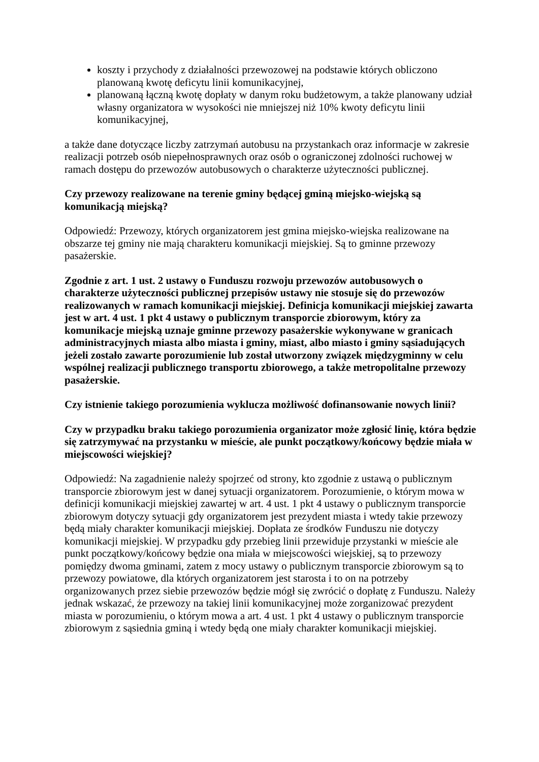koszty i przychody z działalności przewozowej na podstawie których obliczono planowaną kwotę deficytu linii komunikacyjnej,
planowaną łączną kwotę dopłaty w danym roku budżetowym, a także planowany udział własny organizatora w wysokości nie mniejszej niż 10% kwoty deficytu linii komunikacyjnej,
a także dane dotyczące liczby zatrzymań autobusu na przystankach oraz informacje w zakresie realizacji potrzeb osób niepełnosprawnych oraz osób o ograniczonej zdolności ruchowej w ramach dostępu do przewozów autobusowych o charakterze użyteczności publicznej.
Czy przewozy realizowane na terenie gminy będącej gminą miejsko-wiejską są komunikacją miejską?
Odpowiedź: Przewozy, których organizatorem jest gmina miejsko-wiejska realizowane na obszarze tej gminy nie mają charakteru komunikacji miejskiej. Są to gminne przewozy pasażerskie.
Zgodnie z art. 1 ust. 2 ustawy o Funduszu rozwoju przewozów autobusowych o charakterze użyteczności publicznej przepisów ustawy nie stosuje się do przewozów realizowanych w ramach komunikacji miejskiej. Definicja komunikacji miejskiej zawarta jest w art. 4 ust. 1 pkt 4 ustawy o publicznym transporcie zbiorowym, który za komunikacje miejską uznaje gminne przewozy pasażerskie wykonywane w granicach administracyjnych miasta albo miasta i gminy, miast, albo miasto i gminy sąsiadujących jeżeli zostało zawarte porozumienie lub został utworzony związek międzygminny w celu wspólnej realizacji publicznego transportu zbiorowego, a także metropolitalne przewozy pasażerskie.
Czy istnienie takiego porozumienia wyklucza możliwość dofinansowanie nowych linii?
Czy w przypadku braku takiego porozumienia organizator może zgłosić linię, która będzie się zatrzymywać na przystanku w mieście, ale punkt początkowy/końcowy będzie miała w miejscowości wiejskiej?
Odpowiedź: Na zagadnienie należy spojrzeć od strony, kto zgodnie z ustawą o publicznym transporcie zbiorowym jest w danej sytuacji organizatorem. Porozumienie, o którym mowa w definicji komunikacji miejskiej zawartej w art. 4 ust. 1 pkt 4 ustawy o publicznym transporcie zbiorowym dotyczy sytuacji gdy organizatorem jest prezydent miasta i wtedy takie przewozy będą miały charakter komunikacji miejskiej. Dopłata ze środków Funduszu nie dotyczy komunikacji miejskiej. W przypadku gdy przebieg linii przewiduje przystanki w mieście ale punkt początkowy/końcowy będzie ona miała w miejscowości wiejskiej, są to przewozy pomiędzy dwoma gminami, zatem z mocy ustawy o publicznym transporcie zbiorowym są to przewozy powiatowe, dla których organizatorem jest starosta i to on na potrzeby organizowanych przez siebie przewozów będzie mógł się zwrócić o dopłatę z Funduszu. Należy jednak wskazać, że przewozy na takiej linii komunikacyjnej może zorganizować prezydent miasta w porozumieniu, o którym mowa a art. 4 ust. 1 pkt 4 ustawy o publicznym transporcie zbiorowym z sąsiednia gminą i wtedy będą one miały charakter komunikacji miejskiej.